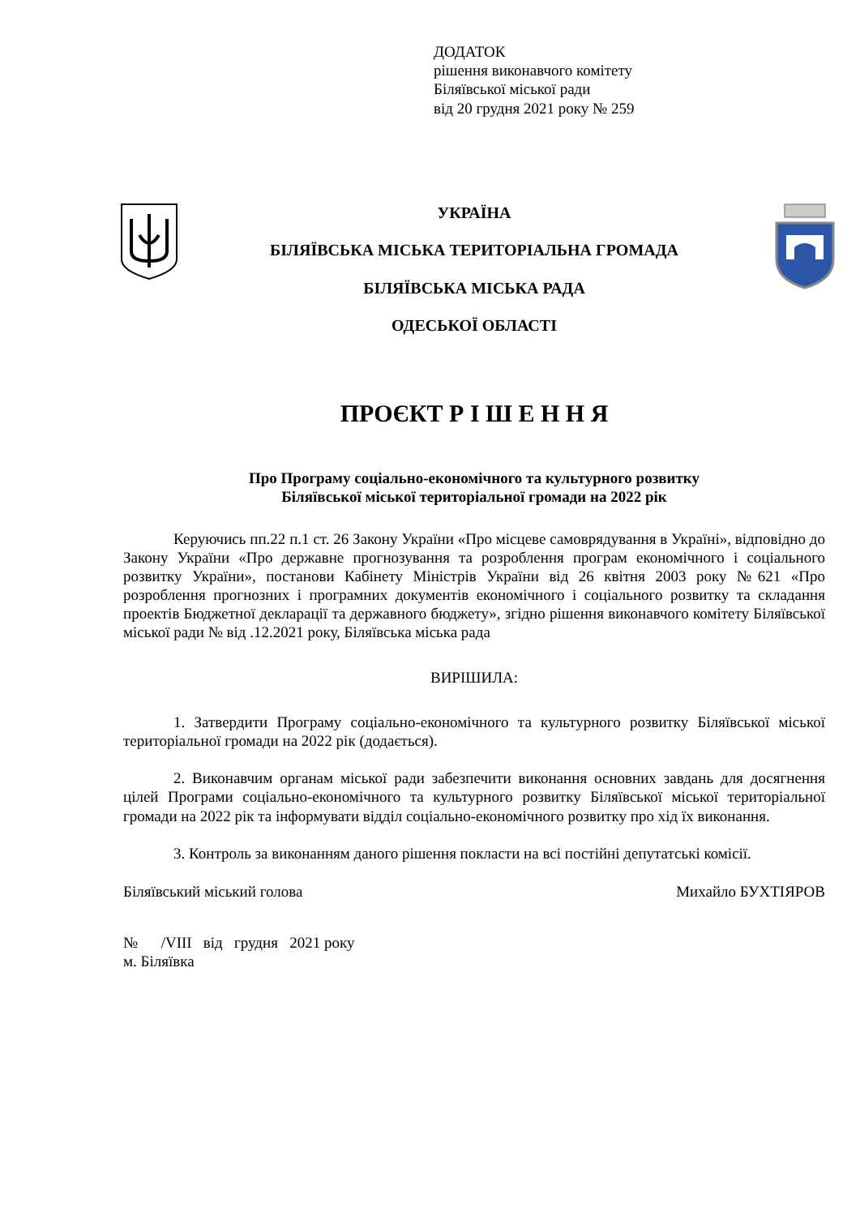ДОДАТОК
рішення виконавчого комітету
Біляївської міської ради
від 20 грудня 2021 року № 259
УКРАЇНА
БІЛЯЇВСЬКА МІСЬКА ТЕРИТОРІАЛЬНА ГРОМАДА
БІЛЯЇВСЬКА МІСЬКА РАДА
ОДЕСЬКОЇ ОБЛАСТІ
ПРОЄКТ Р І Ш Е Н Н Я
Про Програму соціально-економічного та культурного розвитку
Біляївської міської територіальної громади на 2022 рік
Керуючись пп.22 п.1 ст. 26 Закону України «Про місцеве самоврядування в Україні», відповідно до Закону України «Про державне прогнозування та розроблення програм економічного і соціального розвитку України», постанови Кабінету Міністрів України від 26 квітня 2003 року №621 «Про розроблення прогнозних і програмних документів економічного і соціального розвитку та складання проектів Бюджетної декларації та державного бюджету», згідно рішення виконавчого комітету Біляївської міської ради № від .12.2021 року, Біляївська міська рада
ВИРІШИЛА:
1. Затвердити Програму соціально-економічного та культурного розвитку Біляївської міської територіальної громади на 2022 рік (додається).
2. Виконавчим органам міської ради забезпечити виконання основних завдань для досягнення цілей Програми соціально-економічного та культурного розвитку Біляївської міської територіальної громади на 2022 рік та інформувати відділ соціально-економічного розвитку про хід їх виконання.
3. Контроль за виконанням даного рішення покласти на всі постійні депутатські комісії.
Біляївський міський голова Михайло БУХТІЯРОВ
№ /VIII від грудня 2021 року
м. Біляївка